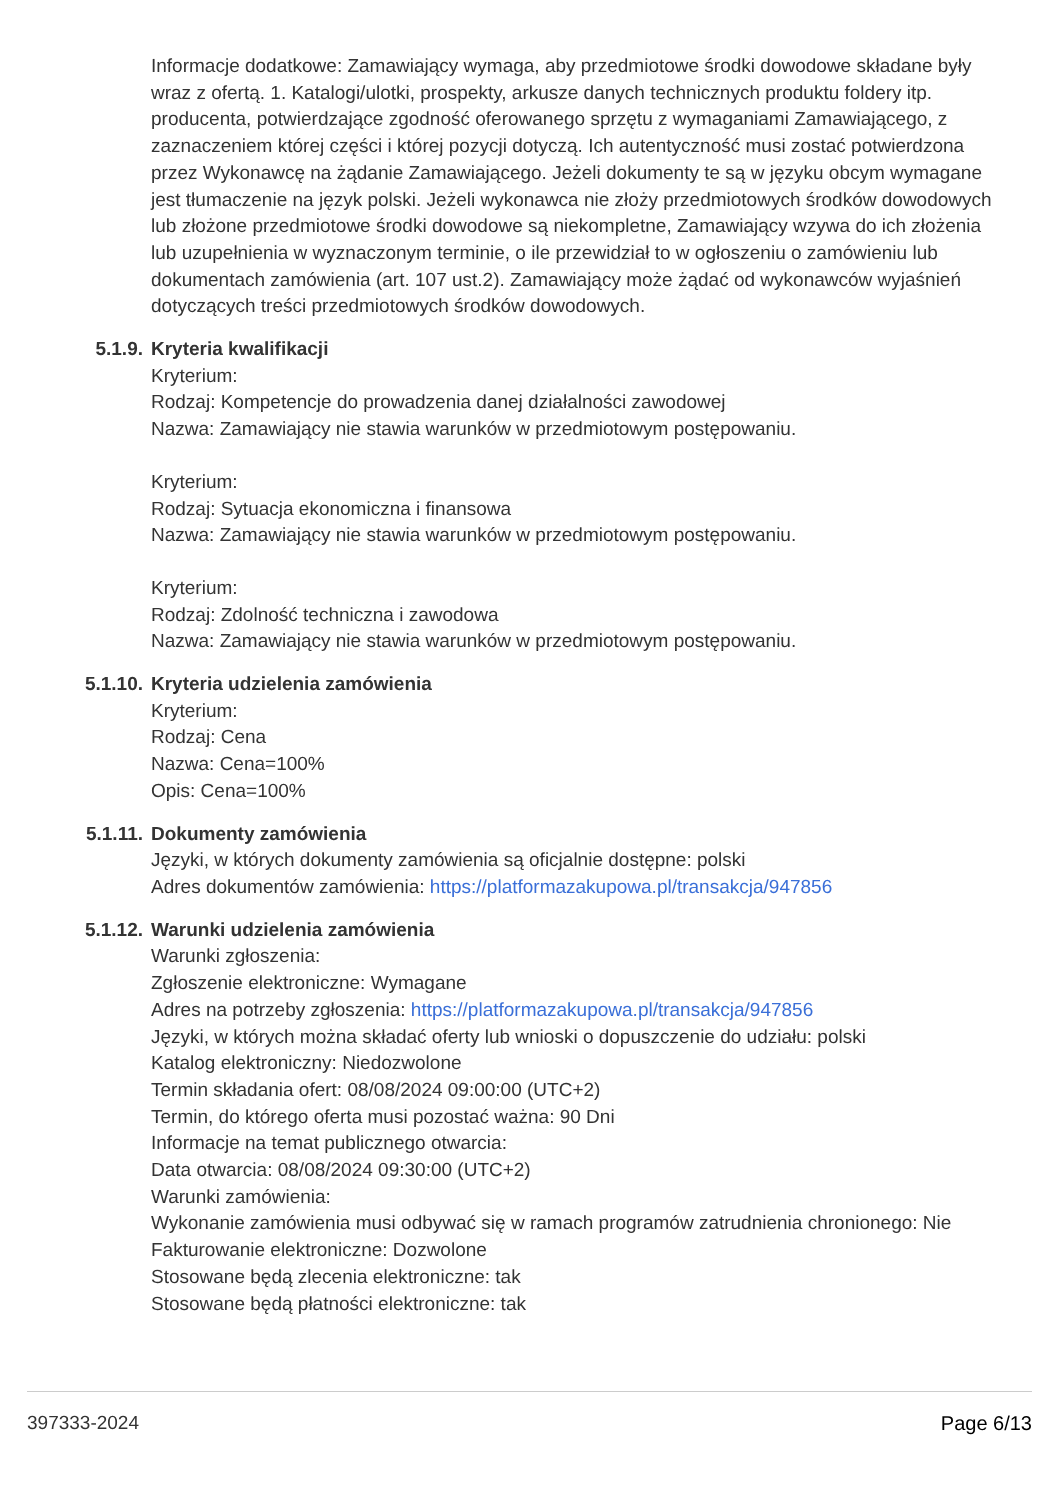Informacje dodatkowe: Zamawiający wymaga, aby przedmiotowe środki dowodowe składane były wraz z ofertą. 1. Katalogi/ulotki, prospekty, arkusze danych technicznych produktu foldery itp. producenta, potwierdzające zgodność oferowanego sprzętu z wymaganiami Zamawiającego, z zaznaczeniem której części i której pozycji dotyczą. Ich autentyczność musi zostać potwierdzona przez Wykonawcę na żądanie Zamawiającego. Jeżeli dokumenty te są w języku obcym wymagane jest tłumaczenie na język polski. Jeżeli wykonawca nie złoży przedmiotowych środków dowodowych lub złożone przedmiotowe środki dowodowe są niekompletne, Zamawiający wzywa do ich złożenia lub uzupełnienia w wyznaczonym terminie, o ile przewidział to w ogłoszeniu o zamówieniu lub dokumentach zamówienia (art. 107 ust.2). Zamawiający może żądać od wykonawców wyjaśnień dotyczących treści przedmiotowych środków dowodowych.
5.1.9. Kryteria kwalifikacji
Kryterium:
Rodzaj: Kompetencje do prowadzenia danej działalności zawodowej
Nazwa: Zamawiający nie stawia warunków w przedmiotowym postępowaniu.
Kryterium:
Rodzaj: Sytuacja ekonomiczna i finansowa
Nazwa: Zamawiający nie stawia warunków w przedmiotowym postępowaniu.
Kryterium:
Rodzaj: Zdolność techniczna i zawodowa
Nazwa: Zamawiający nie stawia warunków w przedmiotowym postępowaniu.
5.1.10. Kryteria udzielenia zamówienia
Kryterium:
Rodzaj: Cena
Nazwa: Cena=100%
Opis: Cena=100%
5.1.11. Dokumenty zamówienia
Języki, w których dokumenty zamówienia są oficjalnie dostępne: polski
Adres dokumentów zamówienia: https://platformazakupowa.pl/transakcja/947856
5.1.12. Warunki udzielenia zamówienia
Warunki zgłoszenia:
Zgłoszenie elektroniczne: Wymagane
Adres na potrzeby zgłoszenia: https://platformazakupowa.pl/transakcja/947856
Języki, w których można składać oferty lub wnioski o dopuszczenie do udziału: polski
Katalog elektroniczny: Niedozwolone
Termin składania ofert: 08/08/2024 09:00:00 (UTC+2)
Termin, do którego oferta musi pozostać ważna: 90 Dni
Informacje na temat publicznego otwarcia:
Data otwarcia: 08/08/2024 09:30:00 (UTC+2)
Warunki zamówienia:
Wykonanie zamówienia musi odbywać się w ramach programów zatrudnienia chronionego: Nie
Fakturowanie elektroniczne: Dozwolone
Stosowane będą zlecenia elektroniczne: tak
Stosowane będą płatności elektroniczne: tak
397333-2024 Page 6/13